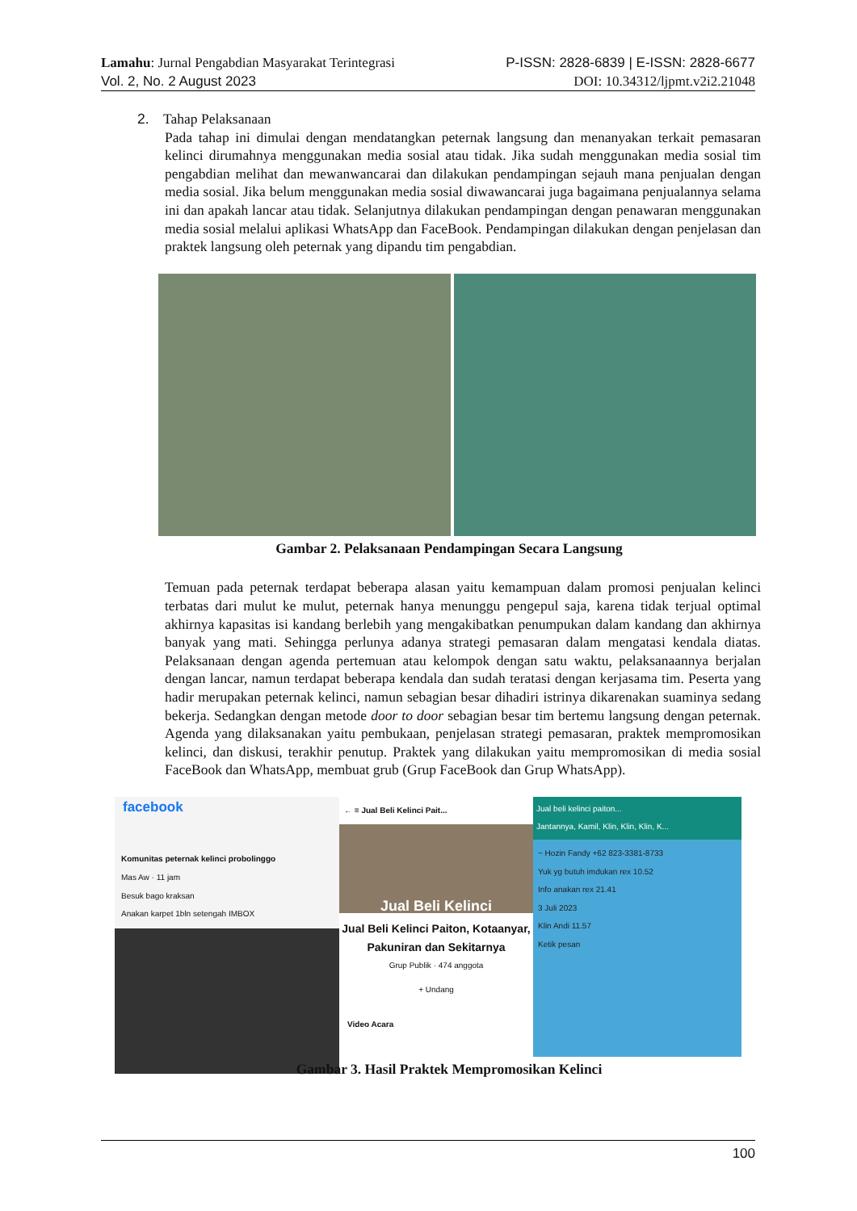Lamahu: Jurnal Pengabdian Masyarakat Terintegrasi P-ISSN: 2828-6839 | E-ISSN: 2828-6677
Vol. 2, No. 2 August 2023 DOI: 10.34312/ljpmt.v2i2.21048
2. Tahap Pelaksanaan
Pada tahap ini dimulai dengan mendatangkan peternak langsung dan menanyakan terkait pemasaran kelinci dirumahnya menggunakan media sosial atau tidak. Jika sudah menggunakan media sosial tim pengabdian melihat dan mewanwancarai dan dilakukan pendampingan sejauh mana penjualan dengan media sosial. Jika belum menggunakan media sosial diwawancarai juga bagaimana penjualannya selama ini dan apakah lancar atau tidak. Selanjutnya dilakukan pendampingan dengan penawaran menggunakan media sosial melalui aplikasi WhatsApp dan FaceBook. Pendampingan dilakukan dengan penjelasan dan praktek langsung oleh peternak yang dipandu tim pengabdian.
Gambar 2. Pelaksanaan Pendampingan Secara Langsung
Temuan pada peternak terdapat beberapa alasan yaitu kemampuan dalam promosi penjualan kelinci terbatas dari mulut ke mulut, peternak hanya menunggu pengepul saja, karena tidak terjual optimal akhirnya kapasitas isi kandang berlebih yang mengakibatkan penumpukan dalam kandang dan akhirnya banyak yang mati. Sehingga perlunya adanya strategi pemasaran dalam mengatasi kendala diatas. Pelaksanaan dengan agenda pertemuan atau kelompok dengan satu waktu, pelaksanaannya berjalan dengan lancar, namun terdapat beberapa kendala dan sudah teratasi dengan kerjasama tim. Peserta yang hadir merupakan peternak kelinci, namun sebagian besar dihadiri istrinya dikarenakan suaminya sedang bekerja. Sedangkan dengan metode door to door sebagian besar tim bertemu langsung dengan peternak. Agenda yang dilaksanakan yaitu pembukaan, penjelasan strategi pemasaran, praktek mempromosikan kelinci, dan diskusi, terakhir penutup. Praktek yang dilakukan yaitu mempromosikan di media sosial FaceBook dan WhatsApp, membuat grub (Grup FaceBook dan Grup WhatsApp).
facebook
Komunitas peternak kelinci probolinggo
Mas Aw · 11 jam
Besuk bago kraksan
Anakan karpet 1bln setengah IMBOX
← ≡ Jual Beli Kelinci Pait...
Jual Beli Kelinci
Jual Beli Kelinci Paiton, Kotaanyar, Pakuniran dan Sekitarnya
Grup Publik · 474 anggota
+ Undang
Video Acara
Jual beli kelinci paiton...
Jantannya, Kamil, Klin, Klin, Klin, K...
~ Hozin Fandy +62 823-3381-8733
Yuk yg butuh imdukan rex 10.52
Info anakan rex 21.41
3 Juli 2023
Klin Andi 11.57
Ketik pesan
Gambar 3. Hasil Praktek Mempromosikan Kelinci
100